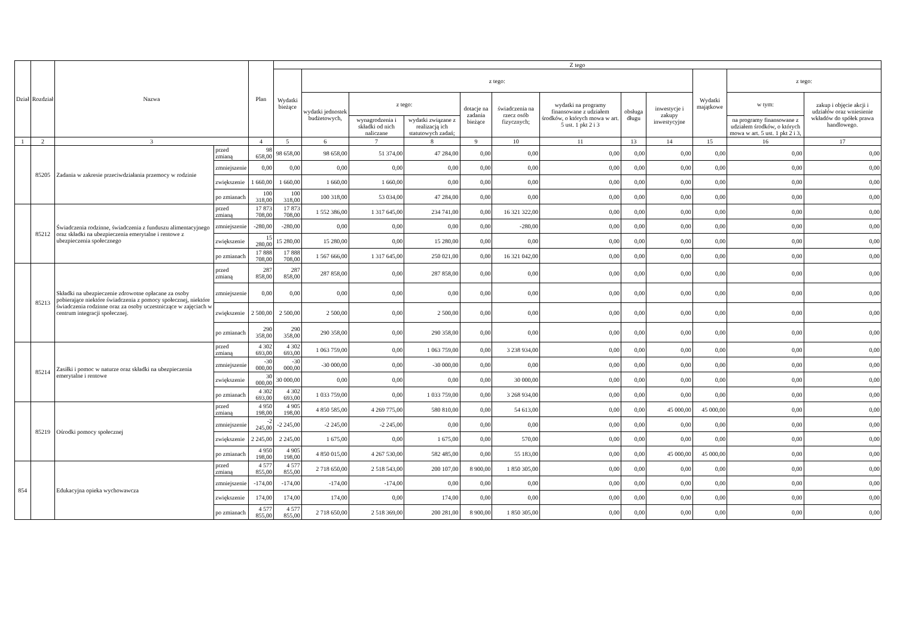| Dział | Rozdział | Nazwa | | Plan | Z tego | | | | | | | | | | | |
| --- | --- | --- | --- | --- | --- | --- | --- | --- | --- | --- | --- | --- | --- | --- | --- | --- |
| | | | | | Wydatki bieżące | z tego: | | | | | | | | Wydatki majątkowe | z tego: | |
| | | | | | | wydatki jednostek budżetowych, | z tego: | | dotacje na zadania bieżące | świadczenia na rzecz osób fizycznych; | wydatki na programy finansowane z udziałem środków, o których mowa w art. 5 ust. 1 pkt 2 i 3 | obsługa długu | inwestycje i zakupy inwestycyjne | | w tym: | zakup i objęcie akcji i udziałów oraz wniesienie wkładów do spółek prawa handlowego. |
| | | | | | | | wynagrodzenia i składki od nich naliczane | wydatki związane z realizacją ich statutowych zadań; | | | | | | | na programy finansowane z udziałem środków, o których mowa w art. 5 ust. 1 pkt 2 i 3, | |
| 1 | 2 | 3 | | 4 | 5 | 6 | 7 | 8 | 9 | 10 | 11 | 13 | 14 | 15 | 16 | 17 |
| | 85205 | Zadania w zakresie przeciwdziałania przemocy w rodzinie | przed zmianą | 98 658,00 | 98 658,00 | 98 658,00 | 51 374,00 | 47 284,00 | 0,00 | 0,00 | 0,00 | 0,00 | 0,00 | 0,00 | 0,00 | 0,00 |
| | | | zmniejszenie | 0,00 | 0,00 | 0,00 | 0,00 | 0,00 | 0,00 | 0,00 | 0,00 | 0,00 | 0,00 | 0,00 | 0,00 | 0,00 |
| | | | zwiększenie | 1 660,00 | 1 660,00 | 1 660,00 | 1 660,00 | 0,00 | 0,00 | 0,00 | 0,00 | 0,00 | 0,00 | 0,00 | 0,00 | 0,00 |
| | | | po zmianach | 100 318,00 | 100 318,00 | 100 318,00 | 53 034,00 | 47 284,00 | 0,00 | 0,00 | 0,00 | 0,00 | 0,00 | 0,00 | 0,00 | 0,00 |
| | 85212 | Świadczenia rodzinne, świadczenia z funduszu alimentacyjnego oraz składki na ubezpieczenia emerytalne i rentowe z ubezpieczenia społecznego | przed zmianą | 17 873 708,00 | 17 873 708,00 | 1 552 386,00 | 1 317 645,00 | 234 741,00 | 0,00 | 16 321 322,00 | 0,00 | 0,00 | 0,00 | 0,00 | 0,00 | 0,00 |
| | | | zmniejszenie | -280,00 | -280,00 | 0,00 | 0,00 | 0,00 | 0,00 | -280,00 | 0,00 | 0,00 | 0,00 | 0,00 | 0,00 | 0,00 |
| | | | zwiększenie | 15 280,00 | 15 280,00 | 15 280,00 | 0,00 | 15 280,00 | 0,00 | 0,00 | 0,00 | 0,00 | 0,00 | 0,00 | 0,00 | 0,00 |
| | | | po zmianach | 17 888 708,00 | 17 888 708,00 | 1 567 666,00 | 1 317 645,00 | 250 021,00 | 0,00 | 16 321 042,00 | 0,00 | 0,00 | 0,00 | 0,00 | 0,00 | 0,00 |
| | 85213 | Składki na ubezpieczenie zdrowotne opłacane za osoby pobierające niektóre świadczenia z pomocy społecznej, niektóre świadczenia rodzinne oraz za osoby uczestniczące w zajęciach w centrum integracji społecznej. | przed zmianą | 287 858,00 | 287 858,00 | 287 858,00 | 0,00 | 287 858,00 | 0,00 | 0,00 | 0,00 | 0,00 | 0,00 | 0,00 | 0,00 | 0,00 |
| | | | zmniejszenie | 0,00 | 0,00 | 0,00 | 0,00 | 0,00 | 0,00 | 0,00 | 0,00 | 0,00 | 0,00 | 0,00 | 0,00 | 0,00 |
| | | | zwiększenie | 2 500,00 | 2 500,00 | 2 500,00 | 0,00 | 2 500,00 | 0,00 | 0,00 | 0,00 | 0,00 | 0,00 | 0,00 | 0,00 | 0,00 |
| | | | po zmianach | 290 358,00 | 290 358,00 | 290 358,00 | 0,00 | 290 358,00 | 0,00 | 0,00 | 0,00 | 0,00 | 0,00 | 0,00 | 0,00 | 0,00 |
| | 85214 | Zasiłki i pomoc w naturze oraz składki na ubezpieczenia emerytalne i rentowe | przed zmianą | 4 302 693,00 | 4 302 693,00 | 1 063 759,00 | 0,00 | 1 063 759,00 | 0,00 | 3 238 934,00 | 0,00 | 0,00 | 0,00 | 0,00 | 0,00 | 0,00 |
| | | | zmniejszenie | -30 000,00 | -30 000,00 | -30 000,00 | 0,00 | -30 000,00 | 0,00 | 0,00 | 0,00 | 0,00 | 0,00 | 0,00 | 0,00 | 0,00 |
| | | | zwiększenie | 30 000,00 | 30 000,00 | 0,00 | 0,00 | 0,00 | 0,00 | 30 000,00 | 0,00 | 0,00 | 0,00 | 0,00 | 0,00 | 0,00 |
| | | | po zmianach | 4 302 693,00 | 4 302 693,00 | 1 033 759,00 | 0,00 | 1 033 759,00 | 0,00 | 3 268 934,00 | 0,00 | 0,00 | 0,00 | 0,00 | 0,00 | 0,00 |
| | 85219 | Ośrodki pomocy społecznej | przed zmianą | 4 950 198,00 | 4 905 198,00 | 4 850 585,00 | 4 269 775,00 | 580 810,00 | 0,00 | 54 613,00 | 0,00 | 0,00 | 45 000,00 | 45 000,00 | 0,00 | 0,00 |
| | | | zmniejszenie | -2 245,00 | -2 245,00 | -2 245,00 | -2 245,00 | 0,00 | 0,00 | 0,00 | 0,00 | 0,00 | 0,00 | 0,00 | 0,00 | 0,00 |
| | | | zwiększenie | 2 245,00 | 2 245,00 | 1 675,00 | 0,00 | 1 675,00 | 0,00 | 570,00 | 0,00 | 0,00 | 0,00 | 0,00 | 0,00 | 0,00 |
| | | | po zmianach | 4 950 198,00 | 4 905 198,00 | 4 850 015,00 | 4 267 530,00 | 582 485,00 | 0,00 | 55 183,00 | 0,00 | 0,00 | 45 000,00 | 45 000,00 | 0,00 | 0,00 |
| 854 | | Edukacyjna opieka wychowawcza | przed zmianą | 4 577 855,00 | 4 577 855,00 | 2 718 650,00 | 2 518 543,00 | 200 107,00 | 8 900,00 | 1 850 305,00 | 0,00 | 0,00 | 0,00 | 0,00 | 0,00 | 0,00 |
| | | | zmniejszenie | -174,00 | -174,00 | -174,00 | -174,00 | 0,00 | 0,00 | 0,00 | 0,00 | 0,00 | 0,00 | 0,00 | 0,00 | 0,00 |
| | | | zwiększenie | 174,00 | 174,00 | 174,00 | 0,00 | 174,00 | 0,00 | 0,00 | 0,00 | 0,00 | 0,00 | 0,00 | 0,00 | 0,00 |
| | | | po zmianach | 4 577 855,00 | 4 577 855,00 | 2 718 650,00 | 2 518 369,00 | 200 281,00 | 8 900,00 | 1 850 305,00 | 0,00 | 0,00 | 0,00 | 0,00 | 0,00 | 0,00 |